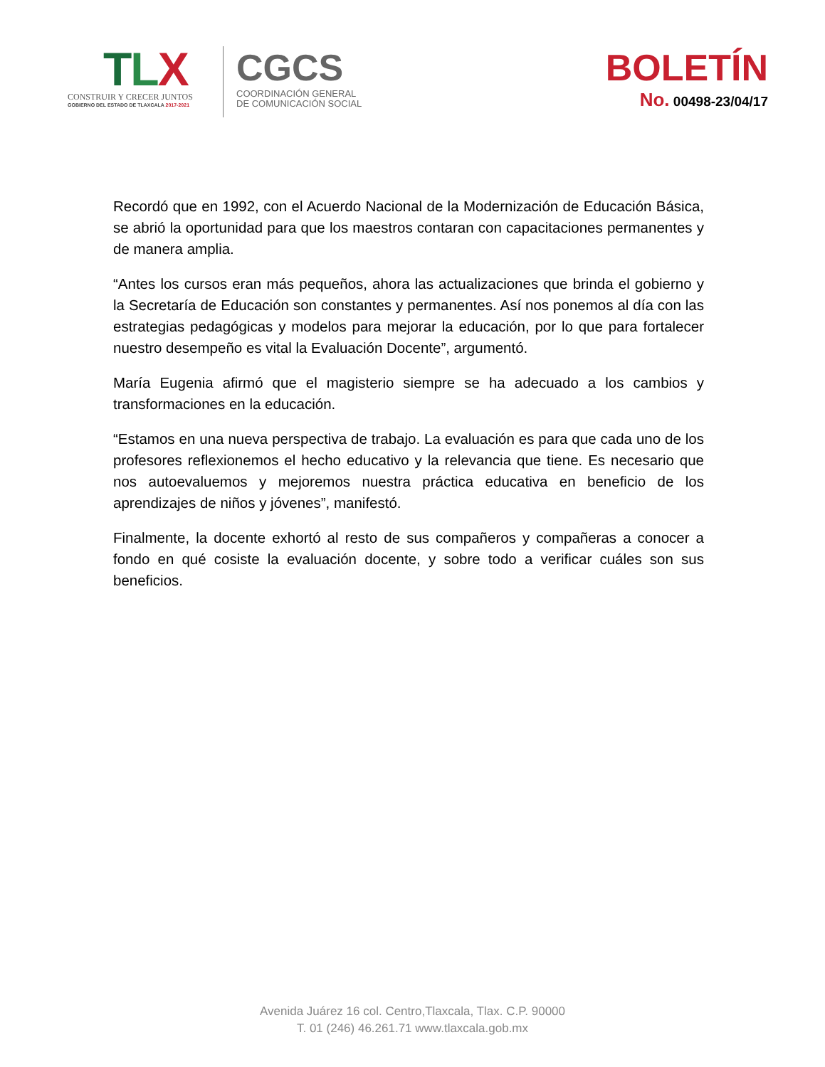TLX
CONSTRUIR Y CRECER JUNTOS
GOBIERNO DEL ESTADO DE TLAXCALA 2017-2021
CGCS
COORDINACIÓN GENERAL
DE COMUNICACIÓN SOCIAL
BOLETÍN
No. 00498-23/04/17
Recordó que en 1992, con el Acuerdo Nacional de la Modernización de Educación Básica, se abrió la oportunidad para que los maestros contaran con capacitaciones permanentes y de manera amplia.
“Antes los cursos eran más pequeños, ahora las actualizaciones que brinda el gobierno y la Secretaría de Educación son constantes y permanentes. Así nos ponemos al día con las estrategias pedagógicas y modelos para mejorar la educación, por lo que para fortalecer nuestro desempeño es vital la Evaluación Docente”, argumentó.
María Eugenia afirmó que el magisterio siempre se ha adecuado a los cambios y transformaciones en la educación.
“Estamos en una nueva perspectiva de trabajo. La evaluación es para que cada uno de los profesores reflexionemos el hecho educativo y la relevancia que tiene. Es necesario que nos autoevaluemos y mejoremos nuestra práctica educativa en beneficio de los aprendizajes de niños y jóvenes”, manifestó.
Finalmente, la docente exhortó al resto de sus compañeros y compañeras a conocer a fondo en qué cosiste la evaluación docente, y sobre todo a verificar cuáles son sus beneficios.
Avenida Juárez 16 col. Centro,Tlaxcala, Tlax. C.P. 90000
T. 01 (246) 46.261.71 www.tlaxcala.gob.mx